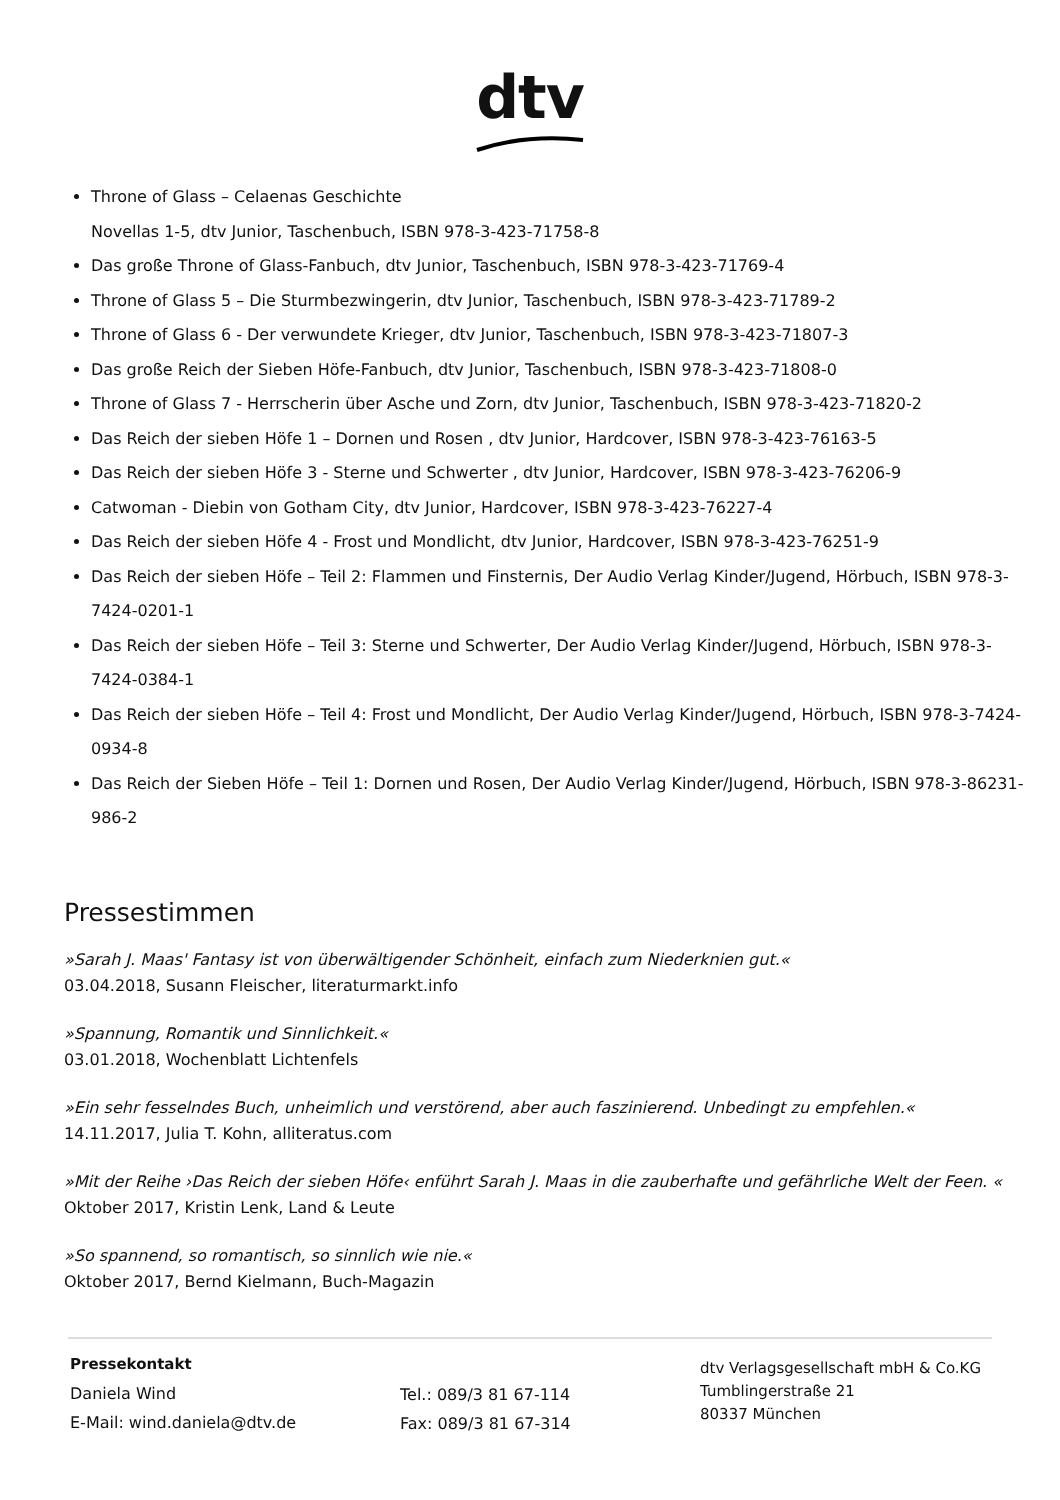dtv
Throne of Glass – Celaenas Geschichte
Novellas 1-5, dtv Junior, Taschenbuch, ISBN 978-3-423-71758-8
Das große Throne of Glass-Fanbuch, dtv Junior, Taschenbuch, ISBN 978-3-423-71769-4
Throne of Glass 5 – Die Sturmbezwingerin, dtv Junior, Taschenbuch, ISBN 978-3-423-71789-2
Throne of Glass 6 - Der verwundete Krieger, dtv Junior, Taschenbuch, ISBN 978-3-423-71807-3
Das große Reich der Sieben Höfe-Fanbuch, dtv Junior, Taschenbuch, ISBN 978-3-423-71808-0
Throne of Glass 7 - Herrscherin über Asche und Zorn, dtv Junior, Taschenbuch, ISBN 978-3-423-71820-2
Das Reich der sieben Höfe 1 – Dornen und Rosen , dtv Junior, Hardcover, ISBN 978-3-423-76163-5
Das Reich der sieben Höfe 3 - Sterne und Schwerter , dtv Junior, Hardcover, ISBN 978-3-423-76206-9
Catwoman - Diebin von Gotham City, dtv Junior, Hardcover, ISBN 978-3-423-76227-4
Das Reich der sieben Höfe 4 - Frost und Mondlicht, dtv Junior, Hardcover, ISBN 978-3-423-76251-9
Das Reich der sieben Höfe – Teil 2: Flammen und Finsternis, Der Audio Verlag Kinder/Jugend, Hörbuch, ISBN 978-3-7424-0201-1
Das Reich der sieben Höfe – Teil 3: Sterne und Schwerter, Der Audio Verlag Kinder/Jugend, Hörbuch, ISBN 978-3-7424-0384-1
Das Reich der sieben Höfe – Teil 4: Frost und Mondlicht, Der Audio Verlag Kinder/Jugend, Hörbuch, ISBN 978-3-7424-0934-8
Das Reich der Sieben Höfe – Teil 1: Dornen und Rosen, Der Audio Verlag Kinder/Jugend, Hörbuch, ISBN 978-3-86231-986-2
Pressestimmen
»Sarah J. Maas' Fantasy ist von überwältigender Schönheit, einfach zum Niederknien gut.«
03.04.2018, Susann Fleischer, literaturmarkt.info
»Spannung, Romantik und Sinnlichkeit.«
03.01.2018, Wochenblatt Lichtenfels
»Ein sehr fesselndes Buch, unheimlich und verstörend, aber auch faszinierend. Unbedingt zu empfehlen.«
14.11.2017, Julia T. Kohn, alliteratus.com
»Mit der Reihe ›Das Reich der sieben Höfe‹ enführt Sarah J. Maas in die zauberhafte und gefährliche Welt der Feen. «
Oktober 2017, Kristin Lenk, Land & Leute
»So spannend, so romantisch, so sinnlich wie nie.«
Oktober 2017, Bernd Kielmann, Buch-Magazin
Pressekontakt
Daniela Wind
E-Mail: wind.daniela@dtv.de
Tel.: 089/3 81 67-114
Fax: 089/3 81 67-314
dtv Verlagsgesellschaft mbH & Co.KG
Tumblingerstraße 21
80337 München